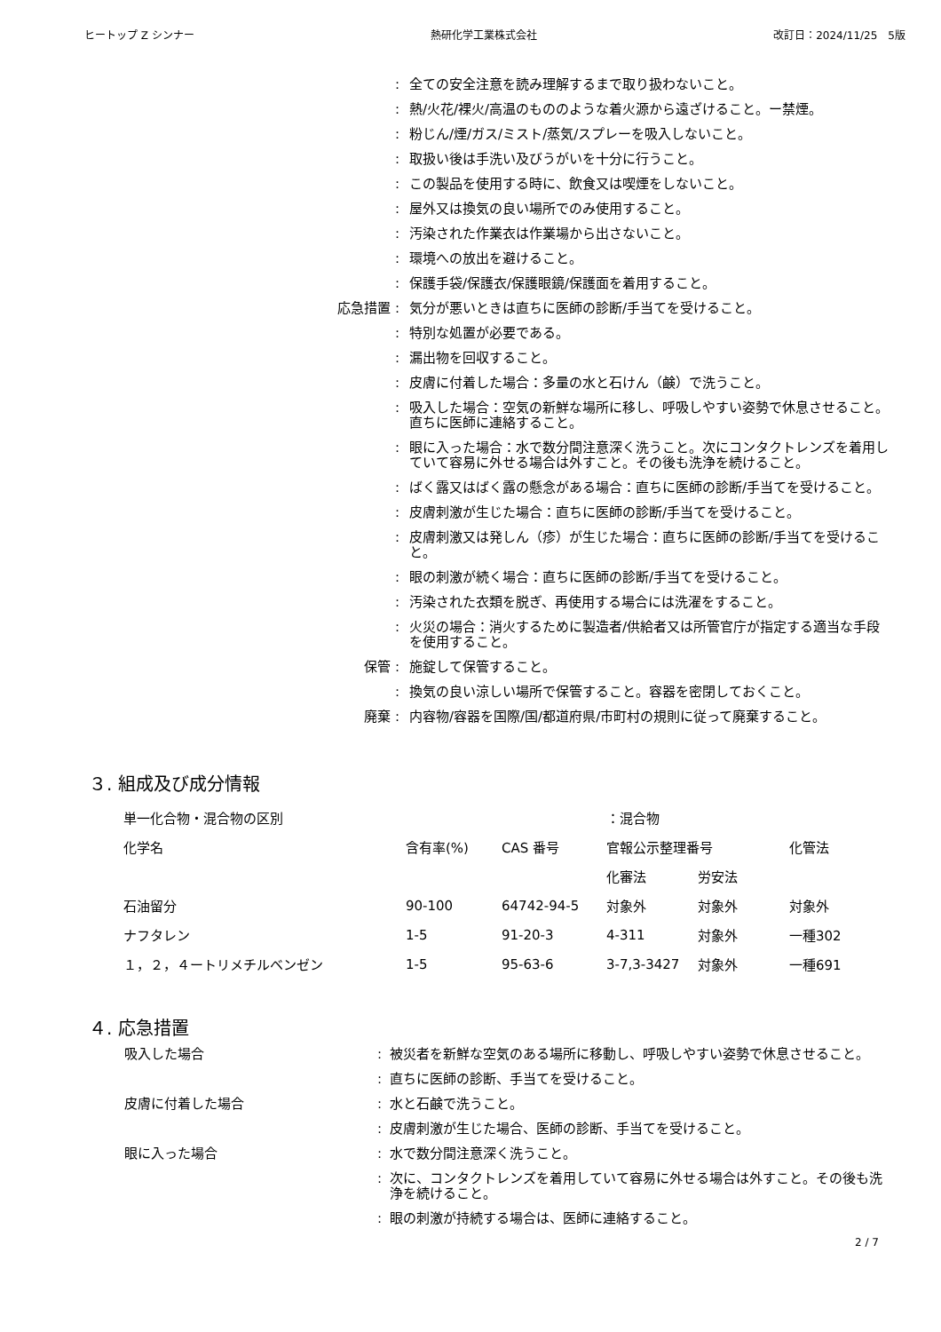ヒートップ Z シンナー 熱研化学工業株式会社 改訂日：2024/11/25　5版
:
全ての安全注意を読み理解するまで取り扱わないこと。
:
熱/火花/裸火/高温のもののような着火源から遠ざけること。ー禁煙。
:
粉じん/煙/ガス/ミスト/蒸気/スプレーを吸入しないこと。
:
取扱い後は手洗い及びうがいを十分に行うこと。
:
この製品を使用する時に、飲食又は喫煙をしないこと。
:
屋外又は換気の良い場所でのみ使用すること。
:
汚染された作業衣は作業場から出さないこと。
:
環境への放出を避けること。
:
保護手袋/保護衣/保護眼鏡/保護面を着用すること。
応急措置
:
気分が悪いときは直ちに医師の診断/手当てを受けること。
:
特別な処置が必要である。
:
漏出物を回収すること。
:
皮膚に付着した場合：多量の水と石けん（鹸）で洗うこと。
:
吸入した場合：空気の新鮮な場所に移し、呼吸しやすい姿勢で休息させること。直ちに医師に連絡すること。
:
眼に入った場合：水で数分間注意深く洗うこと。次にコンタクトレンズを着用していて容易に外せる場合は外すこと。その後も洗浄を続けること。
:
ばく露又はばく露の懸念がある場合：直ちに医師の診断/手当てを受けること。
:
皮膚刺激が生じた場合：直ちに医師の診断/手当てを受けること。
:
皮膚刺激又は発しん（疹）が生じた場合：直ちに医師の診断/手当てを受けること。
:
眼の刺激が続く場合：直ちに医師の診断/手当てを受けること。
:
汚染された衣類を脱ぎ、再使用する場合には洗濯をすること。
:
火災の場合：消火するために製造者/供給者又は所管官庁が指定する適当な手段を使用すること。
保管
:
施錠して保管すること。
:
換気の良い涼しい場所で保管すること。容器を密閉しておくこと。
廃棄
:
内容物/容器を国際/国/都道府県/市町村の規則に従って廃棄すること。
３. 組成及び成分情報
| 単一化合物・混合物の区別 | | | ：混合物 | | |
| 化学名 | 含有率(%) | CAS 番号 | 官報公示整理番号 | | 化管法 |
| | | | 化審法 | 労安法 | |
| 石油留分 | 90-100 | 64742-94-5 | 対象外 | 対象外 | 対象外 |
| ナフタレン | 1-5 | 91-20-3 | 4-311 | 対象外 | 一種302 |
| １，２，４ートリメチルベンゼン | 1-5 | 95-63-6 | 3-7,3-3427 | 対象外 | 一種691 |
４. 応急措置
吸入した場合
:
被災者を新鮮な空気のある場所に移動し、呼吸しやすい姿勢で休息させること。
:
直ちに医師の診断、手当てを受けること。
皮膚に付着した場合
:
水と石鹸で洗うこと。
:
皮膚刺激が生じた場合、医師の診断、手当てを受けること。
眼に入った場合
:
水で数分間注意深く洗うこと。
:
次に、コンタクトレンズを着用していて容易に外せる場合は外すこと。その後も洗浄を続けること。
:
眼の刺激が持続する場合は、医師に連絡すること。
2 / 7